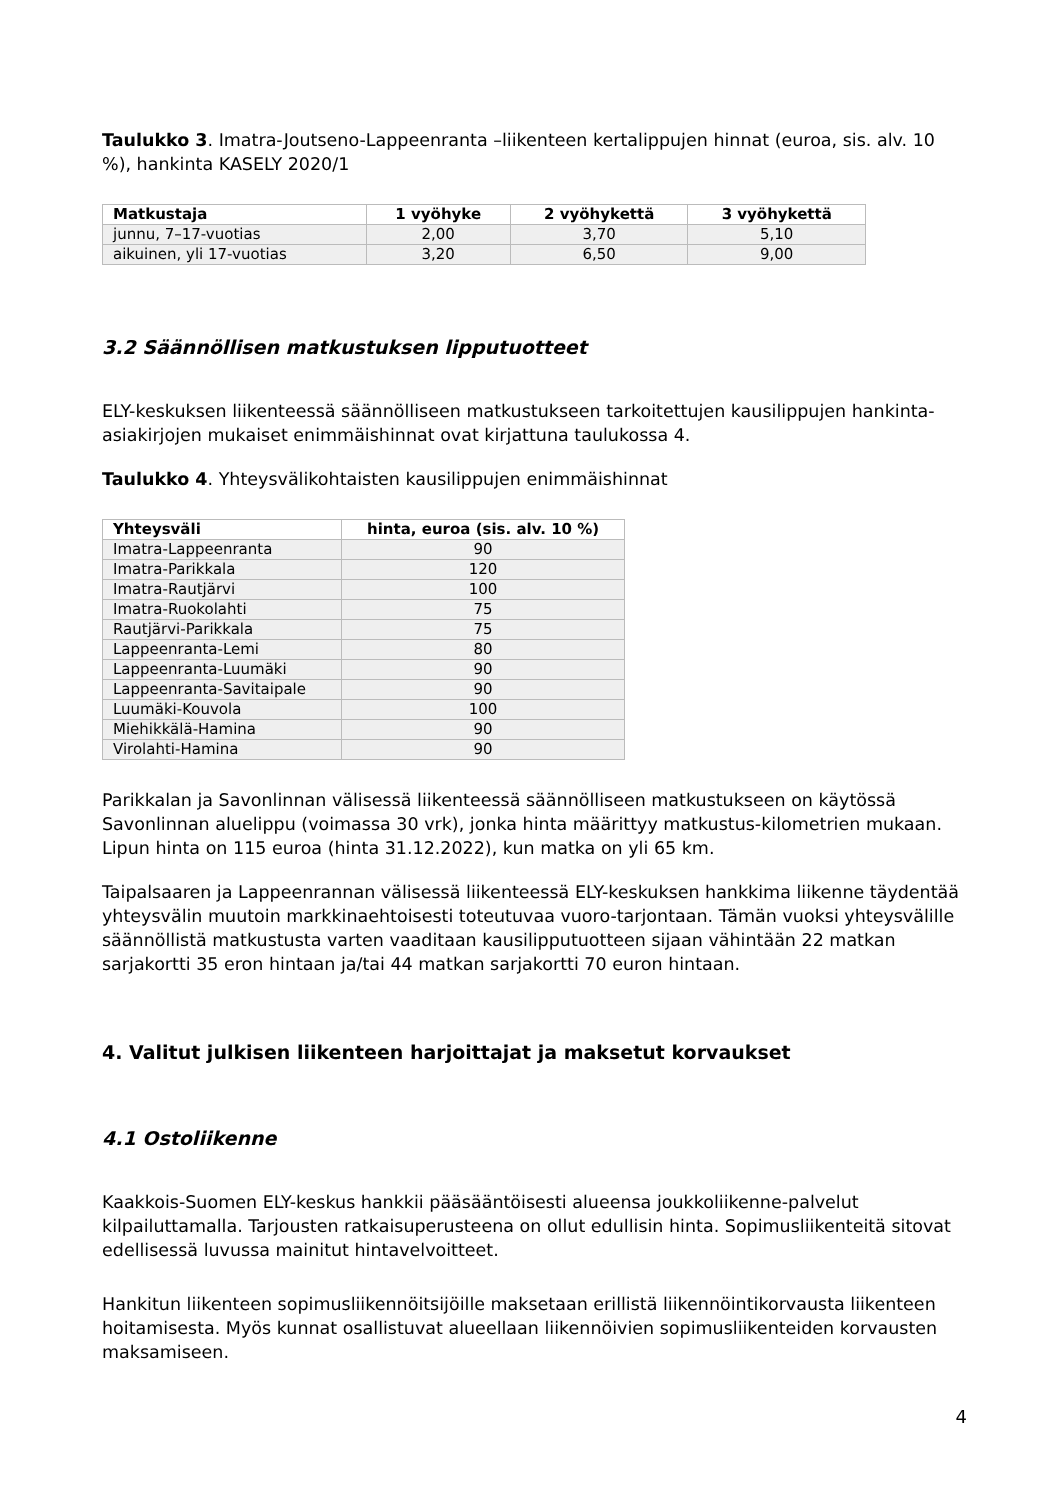Taulukko 3. Imatra-Joutseno-Lappeenranta –liikenteen kertalippujen hinnat (euroa, sis. alv. 10 %), hankinta KASELY 2020/1
| Matkustaja | 1 vyöhyke | 2 vyöhykettä | 3 vyöhykettä |
| --- | --- | --- | --- |
| junnu, 7–17-vuotias | 2,00 | 3,70 | 5,10 |
| aikuinen, yli 17-vuotias | 3,20 | 6,50 | 9,00 |
3.2 Säännöllisen matkustuksen lipputuotteet
ELY-keskuksen liikenteessä säännölliseen matkustukseen tarkoitettujen kausilippujen hankinta-asiakirjojen mukaiset enimmäishinnat ovat kirjattuna taulukossa 4.
Taulukko 4. Yhteysvälikohtaisten kausilippujen enimmäishinnat
| Yhteysväli | hinta, euroa (sis. alv. 10 %) |
| --- | --- |
| Imatra-Lappeenranta | 90 |
| Imatra-Parikkala | 120 |
| Imatra-Rautjärvi | 100 |
| Imatra-Ruokolahti | 75 |
| Rautjärvi-Parikkala | 75 |
| Lappeenranta-Lemi | 80 |
| Lappeenranta-Luumäki | 90 |
| Lappeenranta-Savitaipale | 90 |
| Luumäki-Kouvola | 100 |
| Miehikkälä-Hamina | 90 |
| Virolahti-Hamina | 90 |
Parikkalan ja Savonlinnan välisessä liikenteessä säännölliseen matkustukseen on käytössä Savonlinnan aluelippu (voimassa 30 vrk), jonka hinta määrittyy matkustus-kilometrien mukaan. Lipun hinta on 115 euroa (hinta 31.12.2022), kun matka on yli 65 km.
Taipalsaaren ja Lappeenrannan välisessä liikenteessä ELY-keskuksen hankkima liikenne täydentää yhteysvälin muutoin markkinaehtoisesti toteutuvaa vuoro-tarjontaan. Tämän vuoksi yhteysvälille säännöllistä matkustusta varten vaaditaan kausilipputuotteen sijaan vähintään 22 matkan sarjakortti 35 eron hintaan ja/tai 44 matkan sarjakortti 70 euron hintaan.
4. Valitut julkisen liikenteen harjoittajat ja maksetut korvaukset
4.1 Ostoliikenne
Kaakkois-Suomen ELY-keskus hankkii pääsääntöisesti alueensa joukkoliikenne-palvelut kilpailuttamalla. Tarjousten ratkaisuperusteena on ollut edullisin hinta. Sopimusliikenteitä sitovat edellisessä luvussa mainitut hintavelvoitteet.
Hankitun liikenteen sopimusliikennöitsijöille maksetaan erillistä liikennöintikorvausta liikenteen hoitamisesta. Myös kunnat osallistuvat alueellaan liikennöivien sopimusliikenteiden korvausten maksamiseen.
4